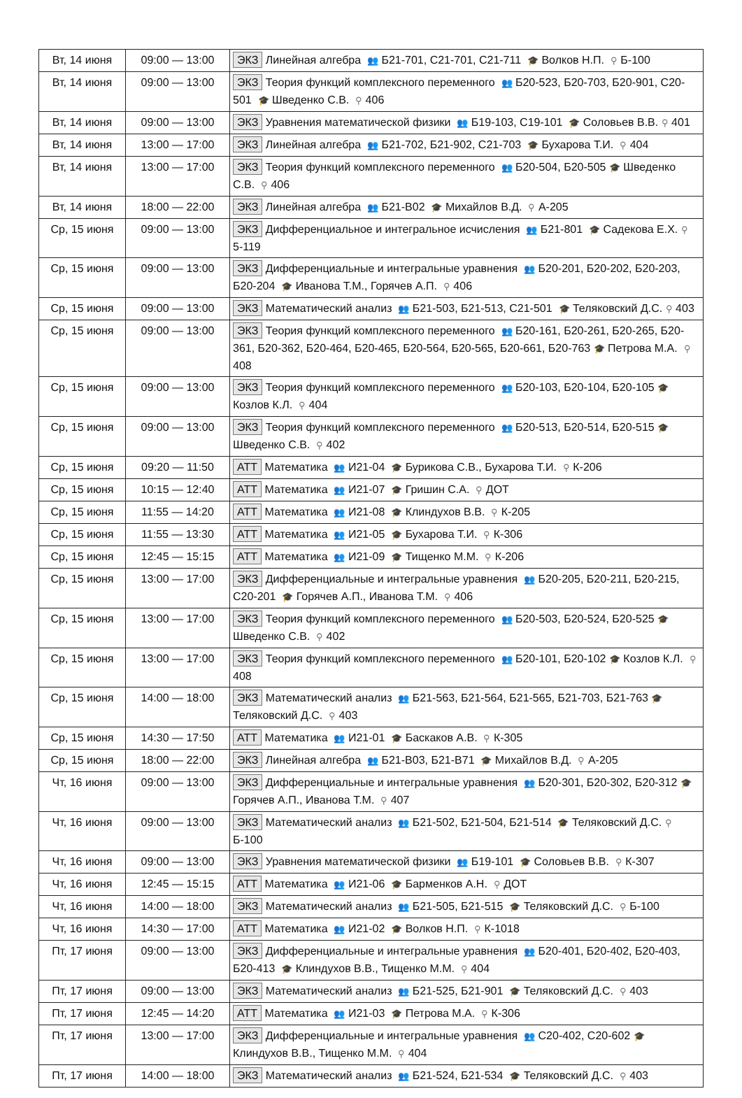| Вт, 14 июня | 09:00 — 13:00 | ЭКЗ Линейная алгебра 👥 Б21-701, С21-701, С21-711 🎓 Волков Н.П. ⚲ Б-100 |
| Вт, 14 июня | 09:00 — 13:00 | ЭКЗ Теория функций комплексного переменного 👥 Б20-523, Б20-703, Б20-901, С20-501 🎓 Шведенко С.В. ⚲ 406 |
| Вт, 14 июня | 09:00 — 13:00 | ЭКЗ Уравнения математической физики 👥 Б19-103, С19-101 🎓 Соловьев В.В. ⚲ 401 |
| Вт, 14 июня | 13:00 — 17:00 | ЭКЗ Линейная алгебра 👥 Б21-702, Б21-902, С21-703 🎓 Бухарова Т.И. ⚲ 404 |
| Вт, 14 июня | 13:00 — 17:00 | ЭКЗ Теория функций комплексного переменного 👥 Б20-504, Б20-505 🎓 Шведенко С.В. ⚲ 406 |
| Вт, 14 июня | 18:00 — 22:00 | ЭКЗ Линейная алгебра 👥 Б21-В02 🎓 Михайлов В.Д. ⚲ А-205 |
| Ср, 15 июня | 09:00 — 13:00 | ЭКЗ Дифференциальное и интегральное исчисления 👥 Б21-801 🎓 Садекова Е.Х. ⚲ 5-119 |
| Ср, 15 июня | 09:00 — 13:00 | ЭКЗ Дифференциальные и интегральные уравнения 👥 Б20-201, Б20-202, Б20-203, Б20-204 🎓 Иванова Т.М., Горячев А.П. ⚲ 406 |
| Ср, 15 июня | 09:00 — 13:00 | ЭКЗ Математический анализ 👥 Б21-503, Б21-513, С21-501 🎓 Теляковский Д.С. ⚲ 403 |
| Ср, 15 июня | 09:00 — 13:00 | ЭКЗ Теория функций комплексного переменного 👥 Б20-161, Б20-261, Б20-265, Б20-361, Б20-362, Б20-464, Б20-465, Б20-564, Б20-565, Б20-661, Б20-763 🎓 Петрова М.А. ⚲ 408 |
| Ср, 15 июня | 09:00 — 13:00 | ЭКЗ Теория функций комплексного переменного 👥 Б20-103, Б20-104, Б20-105 🎓 Козлов К.Л. ⚲ 404 |
| Ср, 15 июня | 09:00 — 13:00 | ЭКЗ Теория функций комплексного переменного 👥 Б20-513, Б20-514, Б20-515 🎓 Шведенко С.В. ⚲ 402 |
| Ср, 15 июня | 09:20 — 11:50 | АТТ Математика 👥 И21-04 🎓 Бурикова С.В., Бухарова Т.И. ⚲ К-206 |
| Ср, 15 июня | 10:15 — 12:40 | АТТ Математика 👥 И21-07 🎓 Гришин С.А. ⚲ ДОТ |
| Ср, 15 июня | 11:55 — 14:20 | АТТ Математика 👥 И21-08 🎓 Клиндухов В.В. ⚲ К-205 |
| Ср, 15 июня | 11:55 — 13:30 | АТТ Математика 👥 И21-05 🎓 Бухарова Т.И. ⚲ К-306 |
| Ср, 15 июня | 12:45 — 15:15 | АТТ Математика 👥 И21-09 🎓 Тищенко М.М. ⚲ К-206 |
| Ср, 15 июня | 13:00 — 17:00 | ЭКЗ Дифференциальные и интегральные уравнения 👥 Б20-205, Б20-211, Б20-215, С20-201 🎓 Горячев А.П., Иванова Т.М. ⚲ 406 |
| Ср, 15 июня | 13:00 — 17:00 | ЭКЗ Теория функций комплексного переменного 👥 Б20-503, Б20-524, Б20-525 🎓 Шведенко С.В. ⚲ 402 |
| Ср, 15 июня | 13:00 — 17:00 | ЭКЗ Теория функций комплексного переменного 👥 Б20-101, Б20-102 🎓 Козлов К.Л. ⚲ 408 |
| Ср, 15 июня | 14:00 — 18:00 | ЭКЗ Математический анализ 👥 Б21-563, Б21-564, Б21-565, Б21-703, Б21-763 🎓 Теляковский Д.С. ⚲ 403 |
| Ср, 15 июня | 14:30 — 17:50 | АТТ Математика 👥 И21-01 🎓 Баскаков А.В. ⚲ К-305 |
| Ср, 15 июня | 18:00 — 22:00 | ЭКЗ Линейная алгебра 👥 Б21-В03, Б21-В71 🎓 Михайлов В.Д. ⚲ А-205 |
| Чт, 16 июня | 09:00 — 13:00 | ЭКЗ Дифференциальные и интегральные уравнения 👥 Б20-301, Б20-302, Б20-312 🎓 Горячев А.П., Иванова Т.М. ⚲ 407 |
| Чт, 16 июня | 09:00 — 13:00 | ЭКЗ Математический анализ 👥 Б21-502, Б21-504, Б21-514 🎓 Теляковский Д.С. ⚲ Б-100 |
| Чт, 16 июня | 09:00 — 13:00 | ЭКЗ Уравнения математической физики 👥 Б19-101 🎓 Соловьев В.В. ⚲ К-307 |
| Чт, 16 июня | 12:45 — 15:15 | АТТ Математика 👥 И21-06 🎓 Барменков А.Н. ⚲ ДОТ |
| Чт, 16 июня | 14:00 — 18:00 | ЭКЗ Математический анализ 👥 Б21-505, Б21-515 🎓 Теляковский Д.С. ⚲ Б-100 |
| Чт, 16 июня | 14:30 — 17:00 | АТТ Математика 👥 И21-02 🎓 Волков Н.П. ⚲ К-1018 |
| Пт, 17 июня | 09:00 — 13:00 | ЭКЗ Дифференциальные и интегральные уравнения 👥 Б20-401, Б20-402, Б20-403, Б20-413 🎓 Клиндухов В.В., Тищенко М.М. ⚲ 404 |
| Пт, 17 июня | 09:00 — 13:00 | ЭКЗ Математический анализ 👥 Б21-525, Б21-901 🎓 Теляковский Д.С. ⚲ 403 |
| Пт, 17 июня | 12:45 — 14:20 | АТТ Математика 👥 И21-03 🎓 Петрова М.А. ⚲ К-306 |
| Пт, 17 июня | 13:00 — 17:00 | ЭКЗ Дифференциальные и интегральные уравнения 👥 С20-402, С20-602 🎓 Клиндухов В.В., Тищенко М.М. ⚲ 404 |
| Пт, 17 июня | 14:00 — 18:00 | ЭКЗ Математический анализ 👥 Б21-524, Б21-534 🎓 Теляковский Д.С. ⚲ 403 |